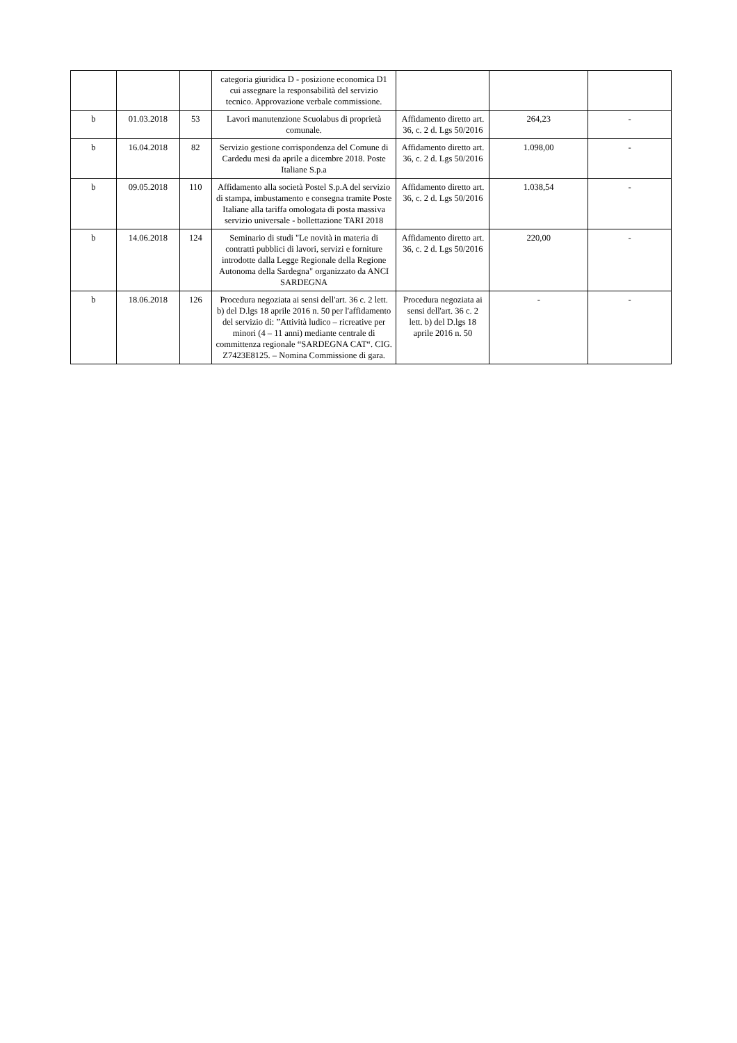| | | | categoria giuridica D - posizione economica D1 cui assegnare la responsabilità del servizio tecnico. Approvazione verbale commissione. | | | |
| b | 01.03.2018 | 53 | Lavori manutenzione Scuolabus di proprietà comunale. | Affidamento diretto art. 36, c. 2 d. Lgs 50/2016 | 264,23 | - |
| b | 16.04.2018 | 82 | Servizio gestione corrispondenza del Comune di Cardedu mesi da aprile a dicembre 2018. Poste Italiane S.p.a | Affidamento diretto art. 36, c. 2 d. Lgs 50/2016 | 1.098,00 | - |
| b | 09.05.2018 | 110 | Affidamento alla società Postel S.p.A del servizio di stampa, imbustamento e consegna tramite Poste Italiane alla tariffa omologata di posta massiva servizio universale - bollettazione TARI 2018 | Affidamento diretto art. 36, c. 2 d. Lgs 50/2016 | 1.038,54 | - |
| b | 14.06.2018 | 124 | Seminario di studi "Le novità in materia di contratti pubblici di lavori, servizi e forniture introdotte dalla Legge Regionale della Regione Autonoma della Sardegna" organizzato da ANCI SARDEGNA | Affidamento diretto art. 36, c. 2 d. Lgs 50/2016 | 220,00 | - |
| b | 18.06.2018 | 126 | Procedura negoziata ai sensi dell'art. 36 c. 2 lett. b) del D.lgs 18 aprile 2016 n. 50 per l'affidamento del servizio di: ”Attività ludico – ricreative per minori (4 – 11 anni) mediante centrale di committenza regionale “SARDEGNA CAT“. CIG. Z7423E8125. – Nomina Commissione di gara. | Procedura negoziata ai sensi dell'art. 36 c. 2 lett. b) del D.lgs 18 aprile 2016 n. 50 | - | - |